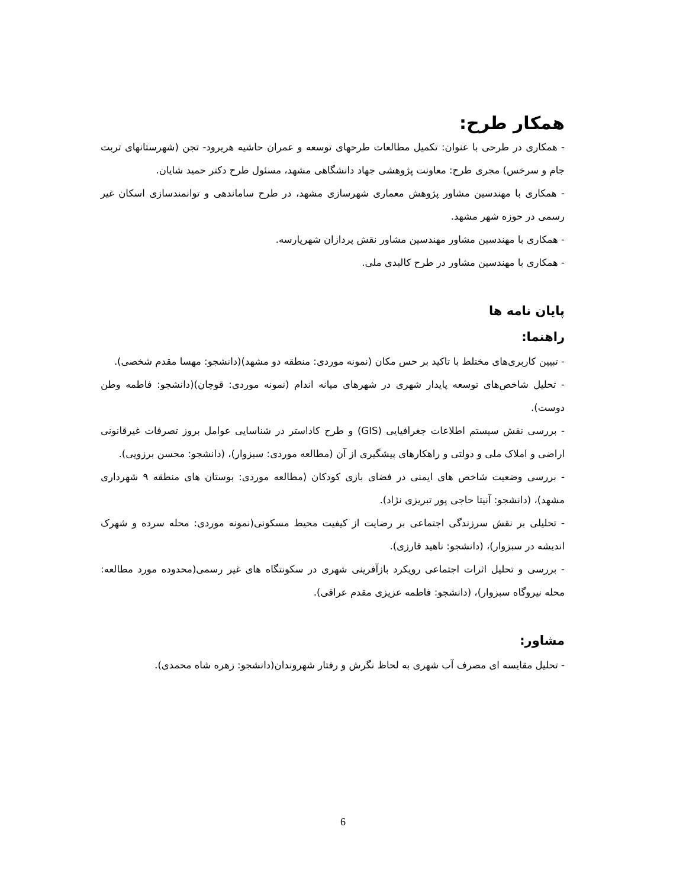همکار طرح:
- همکاری در طرحی با عنوان: تکمیل مطالعات طرحهای توسعه و عمران حاشیه هریرود- تجن (شهرستانهای تربت جام و سرخس) مجری طرح: معاونت پژوهشی جهاد دانشگاهی مشهد، مسئول طرح دکتر حمید شایان.
- همکاری با مهندسین مشاور پژوهش معماری شهرسازی مشهد، در طرح ساماندهی و توانمندسازی اسکان غیر رسمی در حوزه شهر مشهد.
- همکاری با مهندسین مشاور مهندسین مشاور نقش پردازان شهرپارسه.
- همکاری با مهندسین مشاور در طرح کالبدی ملی.
پایان نامه ها
راهنما:
- تبیین کاربری‌های مختلط با تاکید بر حس مکان (نمونه موردی: منطقه دو مشهد)(دانشجو: مهسا مقدم شخصی).
- تحلیل شاخص‌های توسعه پایدار شهری در شهرهای میانه اندام (نمونه موردی: قوچان)(دانشجو: فاطمه وطن دوست).
- بررسی نقش سیستم اطلاعات جغرافیایی (GIS) و طرح کاداستر در شناسایی عوامل بروز تصرفات غیرقانونی اراضی و املاک ملی و دولتی و راهکارهای پیشگیری از آن (مطالعه موردی: سبزوار)، (دانشجو: محسن برزویی).
- بررسی وضعیت شاخص های ایمنی در فضای بازی کودکان (مطالعه موردی: بوستان های منطقه ۹ شهرداری مشهد)، (دانشجو: آنیتا حاجی پور تبریزی نژاد).
- تحلیلی بر نقش سرزندگی اجتماعی بر رضایت از کیفیت محیط مسکونی(نمونه موردی: محله سرده و شهرک اندیشه در سبزوار)، (دانشجو: ناهید قارزی).
- بررسی و تحلیل اثرات اجتماعی رویکرد بازآفرینی شهری در سکونتگاه های غیر رسمی(محدوده مورد مطالعه: محله نیروگاه سبزوار)، (دانشجو: فاطمه عزیزی مقدم عراقی).
مشاور:
- تحلیل مقایسه ای مصرف آب شهری به لحاظ نگرش و رفتار شهروندان(دانشجو: زهره شاه محمدی).
6